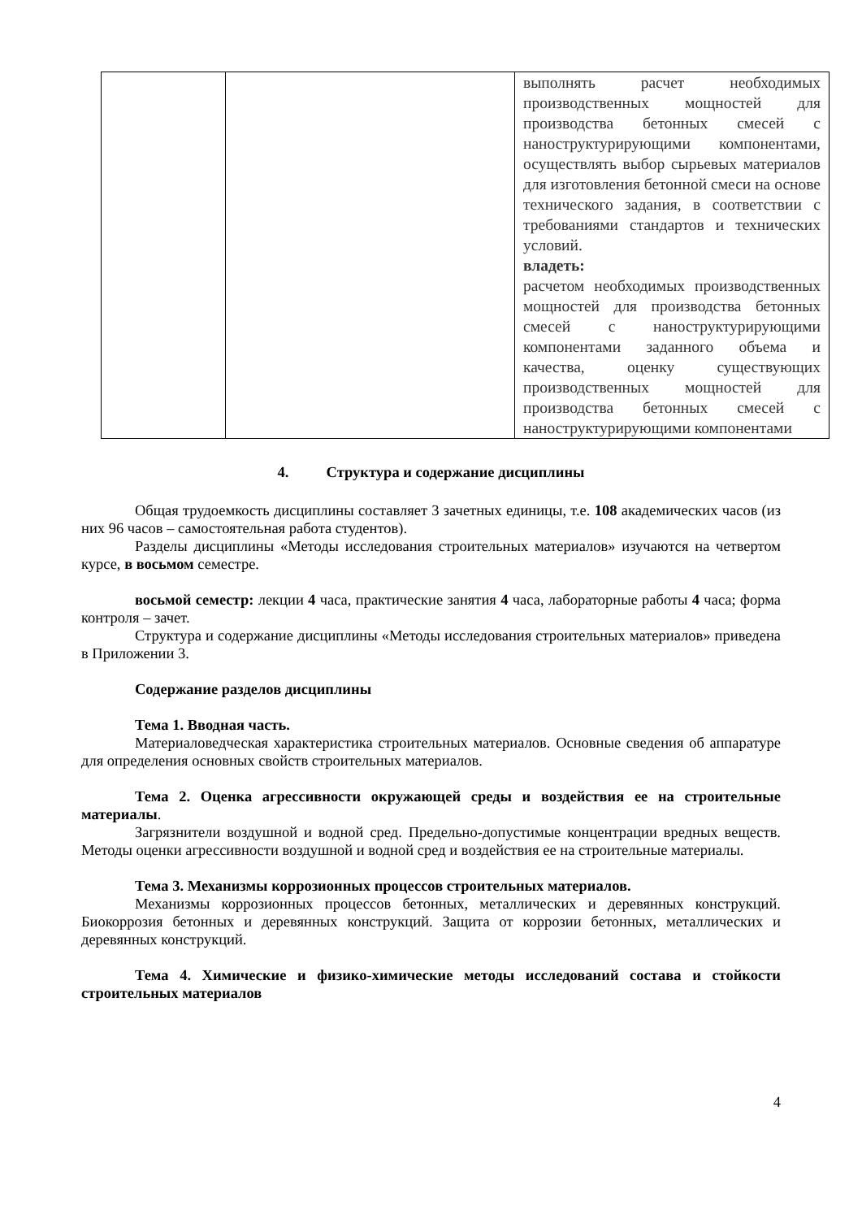| | | выполнять расчет необходимых производственных мощностей для производства бетонных смесей с наноструктурирующими компонентами, осуществлять выбор сырьевых материалов для изготовления бетонной смеси на основе технического задания, в соответствии с требованиями стандартов и технических условий. владеть: расчетом необходимых производственных мощностей для производства бетонных смесей с наноструктурирующими компонентами заданного объема и качества, оценку существующих производственных мощностей для производства бетонных смесей с наноструктурирующими компонентами |
4. Структура и содержание дисциплины
Общая трудоемкость дисциплины составляет 3 зачетных единицы, т.е. 108 академических часов (из них 96 часов – самостоятельная работа студентов).
Разделы дисциплины «Методы исследования строительных материалов» изучаются на четвертом курсе, в восьмом семестре.
восьмой семестр: лекции 4 часа, практические занятия 4 часа, лабораторные работы 4 часа; форма контроля – зачет.
Структура и содержание дисциплины «Методы исследования строительных материалов» приведена в Приложении 3.
Содержание разделов дисциплины
Тема 1. Вводная часть.
Материаловедческая характеристика строительных материалов. Основные сведения об аппаратуре для определения основных свойств строительных материалов.
Тема 2. Оценка агрессивности окружающей среды и воздействия ее на строительные материалы.
Загрязнители воздушной и водной сред. Предельно-допустимые концентрации вредных веществ. Методы оценки агрессивности воздушной и водной сред и воздействия ее на строительные материалы.
Тема 3. Механизмы коррозионных процессов строительных материалов.
Механизмы коррозионных процессов бетонных, металлических и деревянных конструкций. Биокоррозия бетонных и деревянных конструкций. Защита от коррозии бетонных, металлических и деревянных конструкций.
Тема 4. Химические и физико-химические методы исследований состава и стойкости строительных материалов
4